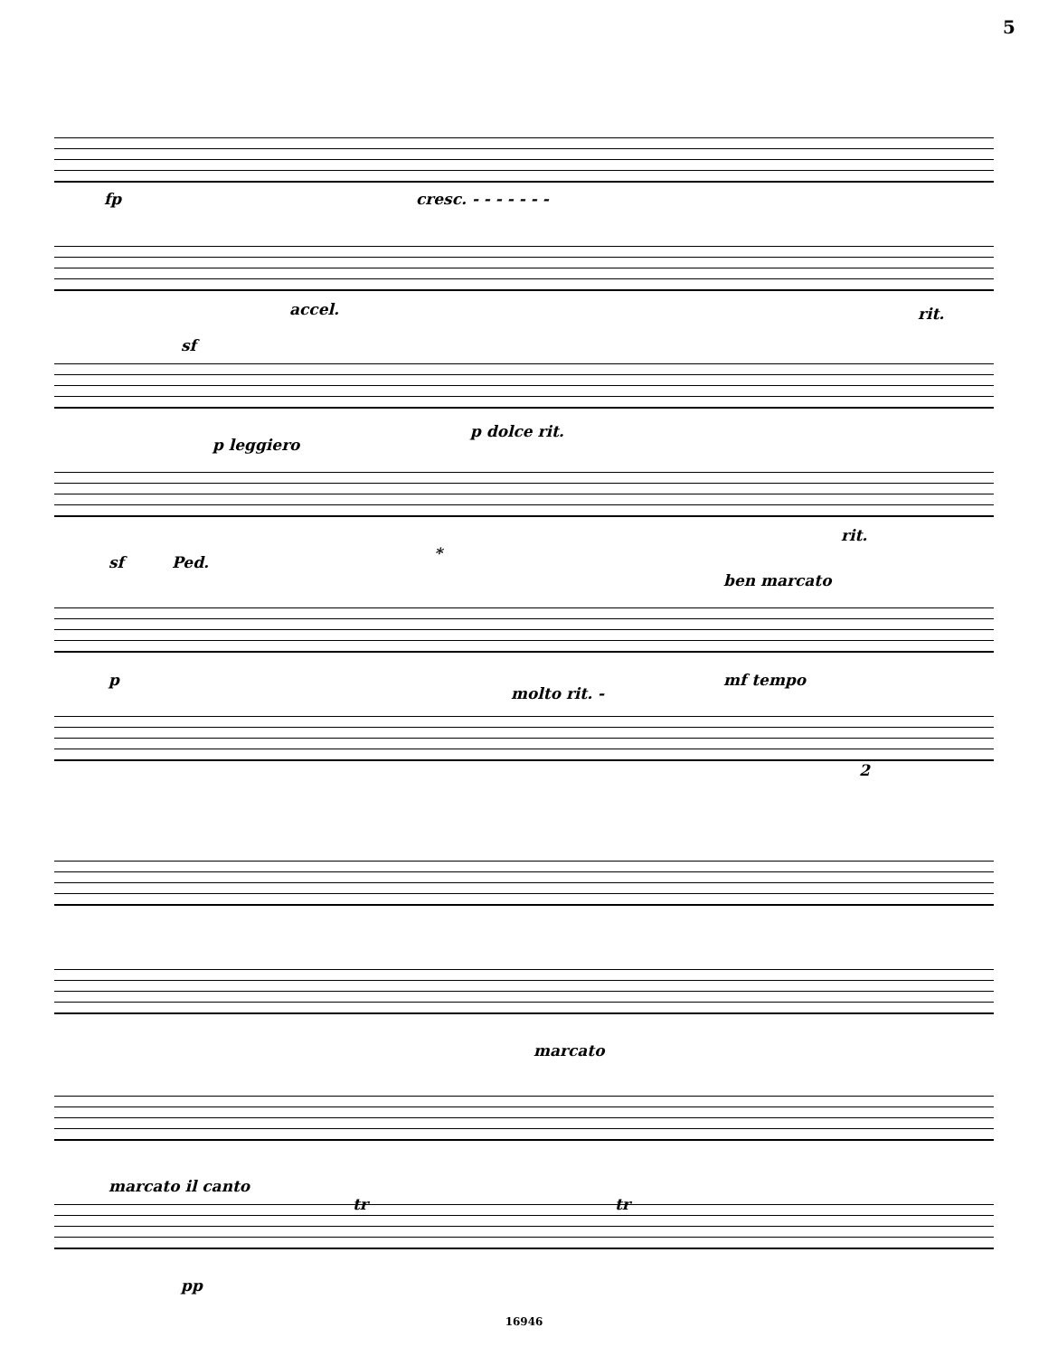5
fp cresc. - - - - - - -
accel. rit.
sf
p leggiero
p dolce rit.
rit.
sf Ped. *
ben marcato
p
molto rit. -
mf tempo
2
marcato
marcato il canto
tr tr
pp
16946